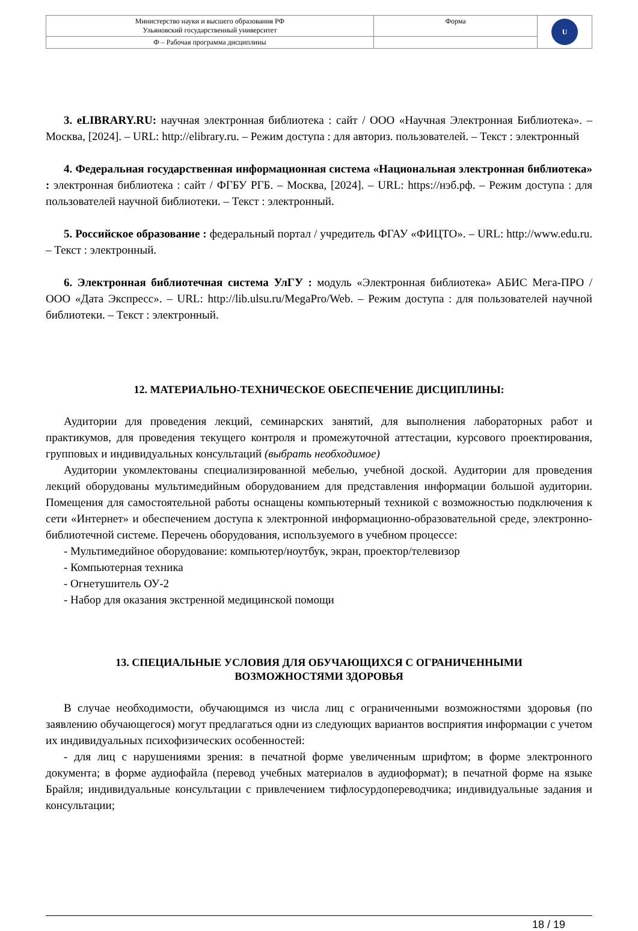| Министерство науки и высшего образования РФ Ульяновский государственный университет | Форма | U |
| Ф – Рабочая программа дисциплины | | |
3. eLIBRARY.RU: научная электронная библиотека : сайт / ООО «Научная Электронная Библиотека». – Москва, [2024]. – URL: http://elibrary.ru. – Режим доступа : для авториз. пользователей. – Текст : электронный
4. Федеральная государственная информационная система «Национальная электронная библиотека» : электронная библиотека : сайт / ФГБУ РГБ. – Москва, [2024]. – URL: https://нэб.рф. – Режим доступа : для пользователей научной библиотеки. – Текст : электронный.
5. Российское образование : федеральный портал / учредитель ФГАУ «ФИЦТО». – URL: http://www.edu.ru. – Текст : электронный.
6. Электронная библиотечная система УлГУ : модуль «Электронная библиотека» АБИС Мега-ПРО / ООО «Дата Экспресс». – URL: http://lib.ulsu.ru/MegaPro/Web. – Режим доступа : для пользователей научной библиотеки. – Текст : электронный.
12. МАТЕРИАЛЬНО-ТЕХНИЧЕСКОЕ ОБЕСПЕЧЕНИЕ ДИСЦИПЛИНЫ:
Аудитории для проведения лекций, семинарских занятий, для выполнения лабораторных работ и практикумов, для проведения текущего контроля и промежуточной аттестации, курсового проектирования, групповых и индивидуальных консультаций (выбрать необходимое)
Аудитории укомлектованы специализированной мебелью, учебной доской. Аудитории для проведения лекций оборудованы мультимедийным оборудованием для представления информации большой аудитории. Помещения для самостоятельной работы оснащены компьютерный техникой с возможностью подключения к сети «Интернет» и обеспечением доступа к электронной информационно-образовательной среде, электронно-библиотечной системе. Перечень оборудования, используемого в учебном процессе:
- Мультимедийное оборудование: компьютер/ноутбук, экран, проектор/телевизор
- Компьютерная техника
- Огнетушитель ОУ-2
- Набор для оказания экстренной медицинской помощи
13. СПЕЦИАЛЬНЫЕ УСЛОВИЯ ДЛЯ ОБУЧАЮЩИХСЯ С ОГРАНИЧЕННЫМИ
ВОЗМОЖНОСТЯМИ ЗДОРОВЬЯ
В случае необходимости, обучающимся из числа лиц с ограниченными возможностями здоровья (по заявлению обучающегося) могут предлагаться одни из следующих вариантов восприятия информации с учетом их индивидуальных психофизических особенностей:
- для лиц с нарушениями зрения: в печатной форме увеличенным шрифтом; в форме электронного документа; в форме аудиофайла (перевод учебных материалов в аудиоформат); в печатной форме на языке Брайля; индивидуальные консультации с привлечением тифлосурдопереводчика; индивидуальные задания и консультации;
18 / 19